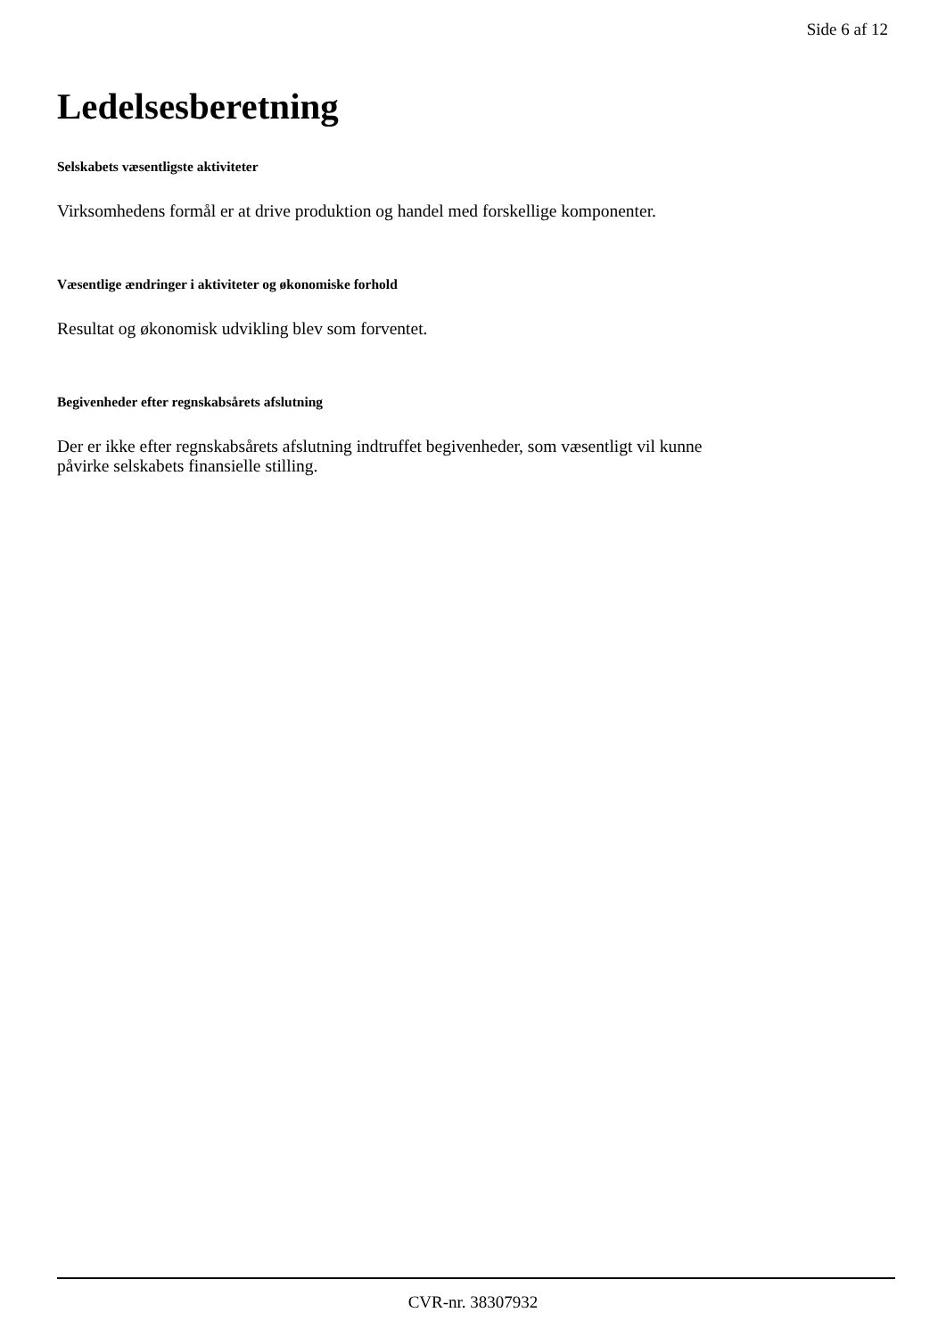Side 6 af 12
Ledelsesberetning
Selskabets væsentligste aktiviteter
Virksomhedens formål er at drive produktion og handel med forskellige komponenter.
Væsentlige ændringer i aktiviteter og økonomiske forhold
Resultat og økonomisk udvikling blev som forventet.
Begivenheder efter regnskabsårets afslutning
Der er ikke efter regnskabsårets afslutning indtruffet begivenheder, som væsentligt vil kunne påvirke selskabets finansielle stilling.
CVR-nr. 38307932